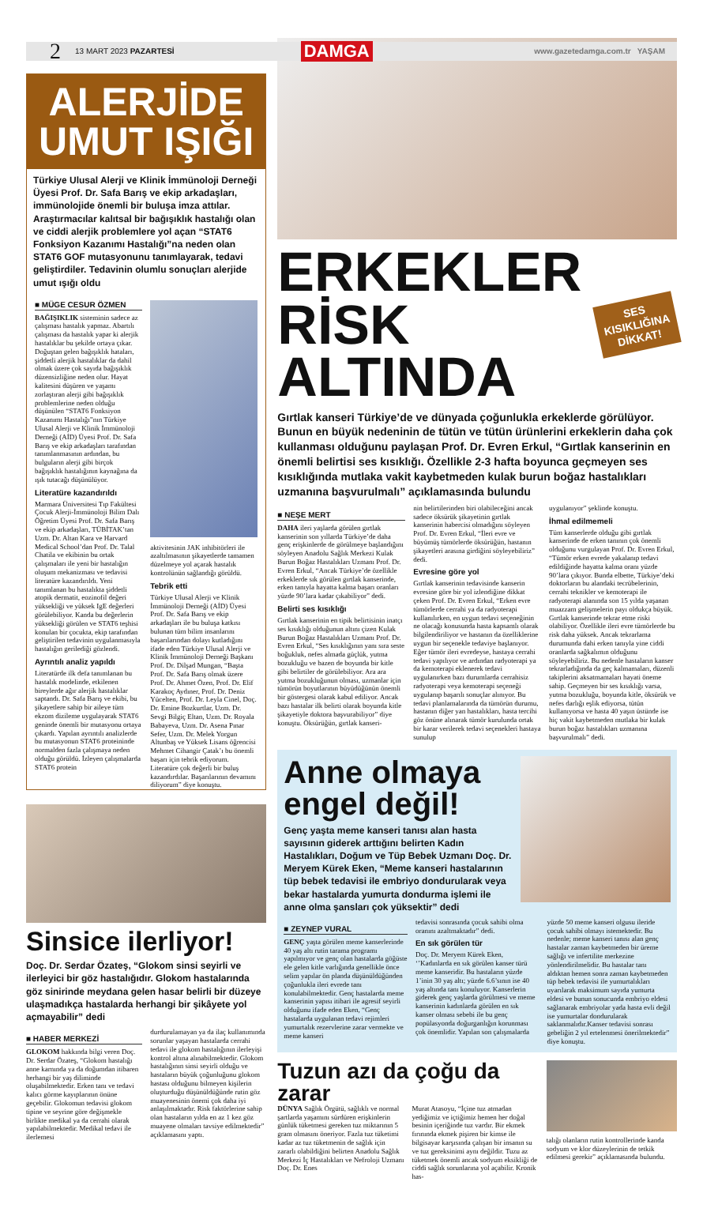2 13 MART 2023 PAZARTESİ DAMGA www.gazetedamga.com.tr YAŞAM
ALERJİDE
UMUT IŞIĞI
Türkiye Ulusal Alerji ve Klinik İmmünoloji Derneği Üyesi Prof. Dr. Safa Barış ve ekip arkadaşları, immünolojide önemli bir buluşa imza attılar. Araştırmacılar kalıtsal bir bağışıklık hastalığı olan ve ciddi alerjik problemlere yol açan “STAT6 Fonksiyon Kazanımı Hastalığı”na neden olan STAT6 GOF mutasyonunu tanımlayarak, tedavi geliştirdiler. Tedavinin olumlu sonuçları alerjide umut ışığı oldu
■ MÜGE CESUR ÖZMEN
BAĞIŞIKLIK sisteminin sadece az çalışması hastalık yapmaz. Abartılı çalışması da hastalık yapar ki alerjik hastalıklar bu şekilde ortaya çıkar. Doğuştan gelen bağışıklık hataları, şiddetli alerjik hastalıklar da dahil olmak üzere çok sayıda bağışıklık düzensizliğine neden olur. Hayat kalitesini düşüren ve yaşamı zorlaştıran alerji gibi bağışıklık problemlerine neden olduğu düşünülen “STAT6 Fonksiyon Kazanımı Hastalığı”nın Türkiye Ulusal Alerji ve Klinik İmmünoloji Derneği (AİD) Üyesi Prof. Dr. Safa Barış ve ekip arkadaşları tarafından tanımlanmasının ardından, bu bulguların alerji gibi birçok bağışıklık hastalığının kaynağına da ışık tutacağı düşünülüyor.
Literatüre kazandırıldı
Marmara Üniversitesi Tıp Fakültesi Çocuk Alerji-İmmünoloji Bilim Dalı Öğretim Üyesi Prof. Dr. Safa Barış ve ekip arkadaşları, TÜBİTAK’tan Uzm. Dr. Altan Kara ve Harvard Medical School’dan Prof. Dr. Talal Chatila ve ekibinin bu ortak çalışmaları ile yeni bir hastalığın oluşum mekanizması ve tedavisi literatüre kazandırıldı. Yeni tanımlanan bu hastalıkta şiddetli atopik dermatit, eozinofil değeri yüksekliği ve yüksek IgE değerleri görülebiliyor. Kanda bu değerlerin yüksekliği görülen ve STAT6 teşhisi konulan bir çocukta, ekip tarafından geliştirilen tedavinin uygulanmasıyla hastalığın gerilediği gözlendi.
Ayrıntılı analiz yapıldı
Literatürde ilk defa tanımlanan bu hastalık modelinde, etkilenen bireylerde ağır alerjik hastalıklar saptandı. Dr. Safa Barış ve ekibi, bu şikayetlere sahip bir aileye tüm ekzom dizileme uygulayarak STAT6 geninde önemli bir mutasyonu ortaya çıkardı. Yapılan ayrıntılı analizlerde bu mutasyonun STAT6 proteininde normalden fazla çalışmaya neden olduğu görüldü. İzleyen çalışmalarda STAT6 protein
aktivitesinin JAK inhibitörleri ile azaltılmasının şikayetlerde tamamen düzelmeye yol açarak hastalık kontrolünün sağlandığı görüldü.
Tebrik etti
Türkiye Ulusal Alerji ve Klinik İmmünoloji Derneği (AİD) Üyesi Prof. Dr. Safa Barış ve ekip arkadaşları ile bu buluşa katkısı bulunan tüm bilim insanlarını başarılarından dolayı kutladığını ifade eden Türkiye Ulusal Alerji ve Klinik İmmünoloji Derneği Başkanı Prof. Dr. Dilşad Mungan, “Başta Prof. Dr. Safa Barış olmak üzere Prof. Dr. Ahmet Özen, Prof. Dr. Elif Karakoç Aydıner, Prof. Dr. Deniz Yücelten, Prof. Dr. Leyla Cinel, Doç. Dr. Emine Bozkurtlar, Uzm. Dr. Sevgi Bilgiç Eltan, Uzm. Dr. Royala Babayeva, Uzm. Dr. Asena Pınar Sefer, Uzm. Dr. Melek Yorgun Altunbaş ve Yüksek Lisans öğrencisi Mehmet Cihangir Çatak’ı bu önemli başarı için tebrik ediyorum. Literatüre çok değerli bir buluş kazandırdılar. Başarılarının devamını diliyorum” diye konuştu.
Sinsice ilerliyor!
Doç. Dr. Serdar Özateş, “Glokom sinsi seyirli ve ilerleyici bir göz hastalığıdır. Glokom hastalarında göz sinirinde meydana gelen hasar belirli bir düzeye ulaşmadıkça hastalarda herhangi bir şikâyete yol açmayabilir” dedi
■ HABER MERKEZİ
GLOKOM hakkında bilgi veren Doç. Dr. Serdar Özateş, “Glokom hastalığı anne karnında ya da doğumdan itibaren herhangi bir yaş diliminde oluşabilmektedir. Erken tanı ve tedavi kalıcı görme kayıplarının önüne geçebilir. Glokomun tedavisi glokom tipine ve seyrine göre değişmekle birlikte medikal ya da cerrahi olarak yapılabilmektedir. Medikal tedavi ile ilerlemesi
durdurulamayan ya da ilaç kullanımında sorunlar yaşayan hastalarda cerrahi tedavi ile glokom hastalığının ilerleyişi kontrol altına alınabilmektedir. Glokom hastalığının sinsi seyirli olduğu ve hastaların büyük çoğunluğunu glokom hastası olduğunu bilmeyen kişilerin oluşturduğu düşünüldüğünde rutin göz muayenesinin önemi çok daha iyi anlaşılmaktadır. Risk faktörlerine sahip olan hastaların yılda en az 1 kez göz muayene olmaları tavsiye edilmektedir” açıklamasını yaptı.
ERKEKLER
RİSK ALTINDA
SES
KISIKLIĞINA
DİKKAT!
Gırtlak kanseri Türkiye’de ve dünyada çoğunlukla erkeklerde görülüyor. Bunun en büyük nedeninin de tütün ve tütün ürünlerini erkeklerin daha çok kullanması olduğunu paylaşan Prof. Dr. Evren Erkul, “Gırtlak kanserinin en önemli belirtisi ses kısıklığı. Özellikle 2-3 hafta boyunca geçmeyen ses kısıklığında mutlaka vakit kaybetmeden kulak burun boğaz hastalıkları uzmanına başvurulmalı” açıklamasında bulundu
■ NEŞE MERT
DAHA ileri yaşlarda görülen gırtlak kanserinin son yıllarda Türkiye’de daha genç erişkinlerde de görülmeye başlandığını söyleyen Anadolu Sağlık Merkezi Kulak Burun Boğaz Hastalıkları Uzmanı Prof. Dr. Evren Erkul, “Ancak Türkiye’de özellikle erkeklerde sık görülen gırtlak kanserinde, erken tanıyla hayatta kalma başarı oranları yüzde 90’lara kadar çıkabiliyor” dedi.
Belirti ses kısıklığı
Gırtlak kanserinin en tipik belirtisinin inatçı ses kısıklığı olduğunun altını çizen Kulak Burun Boğaz Hastalıkları Uzmanı Prof. Dr. Evren Erkul, “Ses kısıklığının yanı sıra seste boğukluk, nefes almada güçlük, yutma bozukluğu ve bazen de boyunda bir kitle gibi belirtiler de görülebiliyor. Ara ara yutma bozukluğunun olması, uzmanlar için tümörün boyutlarının büyüdüğünün önemli bir göstergesi olarak kabul ediliyor. Ancak bazı hastalar ilk belirti olarak boyunda kitle şikayetiyle doktora başvurabiliyor” diye konuştu. Öksürüğün, gırtlak kanseri-
nin belirtilerinden biri olabileceğini ancak sadece öksürük şikayetinin gırtlak kanserinin habercisi olmadığını söyleyen Prof. Dr. Evren Erkul, “İleri evre ve büyümüş tümörlerde öksürüğün, hastanın şikayetleri arasına girdiğini söyleyebiliriz” dedi.
Evresine göre yol
Gırtlak kanserinin tedavisinde kanserin evresine göre bir yol izlendiğine dikkat çeken Prof. Dr. Evren Erkul, “Erken evre tümörlerde cerrahi ya da radyoterapi kullanılırken, en uygun tedavi seçeneğinin ne olacağı konusunda hasta kapsamlı olarak bilgilendiriliyor ve hastanın da özelliklerine uygun bir seçenekle tedaviye başlanıyor. Eğer tümör ileri evredeyse, hastaya cerrahi tedavi yapılıyor ve ardından radyoterapi ya da kemoterapi eklenerek tedavi uygulanırken bazı durumlarda cerrahisiz radyoterapi veya kemoterapi seçeneği uygulanıp başarılı sonuçlar alınıyor. Bu tedavi planlamalarında da tümörün durumu, hastanın diğer yan hastalıkları, hasta tercihi göz önüne alınarak tümör kurulunda ortak bir karar verilerek tedavi seçenekleri hastaya sunulup
uygulanıyor” şeklinde konuştu.
İhmal edilmemeli
Tüm kanserlerde olduğu gibi gırtlak kanserinde de erken tanının çok önemli olduğunu vurgulayan Prof. Dr. Evren Erkul, “Tümör erken evrede yakalanıp tedavi edildiğinde hayatta kalma oranı yüzde 90’lara çıkıyor. Bunda elbette, Türkiye’deki doktorların bu alandaki tecrübelerinin, cerrahi teknikler ve kemoterapi ile radyoterapi alanında son 15 yılda yaşanan muazzam gelişmelerin payı oldukça büyük. Gırtlak kanserinde tekrar etme riski olabiliyor. Özellikle ileri evre tümörlerde bu risk daha yüksek. Ancak tekrarlama durumunda dahi erken tanıyla yine ciddi oranlarda sağkalımın olduğunu söyleyebiliriz. Bu nedenle hastaların kanser tekrarladığında da geç kalmamaları, düzenli takiplerini aksatmamaları hayati öneme sahip. Geçmeyen bir ses kısıklığı varsa, yutma bozukluğu, boyunda kitle, öksürük ve nefes darlığı eşlik ediyorsa, tütün kullanıyorsa ve hasta 40 yaşın üstünde ise hiç vakit kaybetmeden mutlaka bir kulak burun boğaz hastalıkları uzmanına başvurulmalı” dedi.
Anne olmaya engel değil!
Genç yaşta meme kanseri tanısı alan hasta sayısının giderek arttığını belirten Kadın Hastalıkları, Doğum ve Tüp Bebek Uzmanı Doç. Dr. Meryem Kürek Eken, “Meme kanseri hastalarının tüp bebek tedavisi ile embriyo dondurularak veya bekar hastalarda yumurta dondurma işlemi ile anne olma şansları çok yüksektir” dedi
■ ZEYNEP VURAL
GENÇ yaşta görülen meme kanserlerinde 40 yaş altı rutin tarama programı yapılmıyor ve genç olan hastalarda göğüste ele gelen kitle varlığında genellikle önce selim yapılar ön planda düşünüldüğünden çoğunlukla ileri evrede tanı konulabilmektedir. Genç hastalarda meme kanserinin yapısı itibari ile agresif seyirli olduğunu ifade eden Eken, “Genç hastalarda uygulanan tedavi rejimleri yumurtalık rezervlerine zarar vermekte ve meme kanseri
tedavisi sonrasında çocuk sahibi olma oranını azaltmaktadır” dedi.
En sık görülen tür
Doç. Dr. Meryem Kürek Eken, ‘’Kadınlarda en sık görülen kanser türü meme kanseridir. Bu hastaların yüzde 1’inin 30 yaş altı; yüzde 6.6’sının ise 40 yaş altında tanı konuluyor. Kanserlerin giderek genç yaşlarda görülmesi ve meme kanserinin kadınlarda görülen en sık kanser olması sebebi ile bu genç popülasyonda doğurganlığın korunması çok önemlidir. Yapılan son çalışmalarda
yüzde 50 meme kanseri olgusu ileride çocuk sahibi olmayı istemektedir. Bu nedenle; meme kanseri tanısı alan genç hastalar zaman kaybetmeden bir üreme sağlığı ve infertilite merkezine yönlendirilmelidir. Bu hastalar tanı aldıktan hemen sonra zaman kaybetmeden tüp bebek tedavisi ile yumurtalıkları uyarılarak maksimum sayıda yumurta eldesi ve bunun sonucunda embriyo eldesi sağlanarak embriyolar yada hasta evli değil ise yumurtalar dondurularak saklanmalıdır.Kanser tedavisi sonrası gebeliğin 2 yıl ertelenmesi önerilmektedir” diye konuştu.
Tuzun azı da çoğu da zarar
DÜNYA Sağlık Örgütü, sağlıklı ve normal şartlarda yaşamını sürdüren erişkinlerin günlük tüketmesi gereken tuz miktarının 5 gram olmasını öneriyor. Fazla tuz tüketimi kadar az tuz tüketmenin de sağlık için zararlı olabildiğini belirten Anadolu Sağlık Merkezi İç Hastalıkları ve Nefroloji Uzmanı Doç. Dr. Enes
Murat Atasoyu, “İçine tuz atmadan yediğimiz ve içtiğimiz hemen her doğal besinin içeriğinde tuz vardır. Bir ekmek fırınında ekmek pişiren bir kimse ile bilgisayar karşısında çalışan bir insanın su ve tuz gereksinimi aynı değildir. Tuzu az tüketmek önemli ancak sodyum eksikliği de ciddi sağlık sorunlarına yol açabilir. Kronik has-
talığı olanların rutin kontrollerinde kanda sodyum ve klor düzeylerinin de tetkik edilmesi gerekir” açıklamasında bulundu.